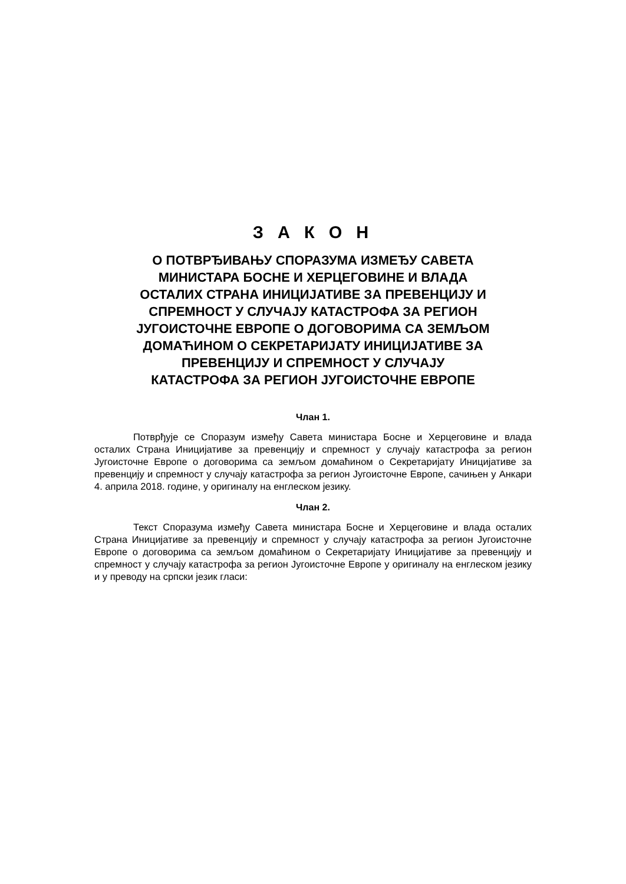З А К О Н
О ПОТВРЂИВАЊУ СПОРАЗУМА ИЗМЕЂУ САВЕТА МИНИСТАРА БОСНЕ И ХЕРЦЕГОВИНЕ И ВЛАДА ОСТАЛИХ СТРАНА ИНИЦИЈАТИВЕ ЗА ПРЕВЕНЦИЈУ И СПРЕМНОСТ У СЛУЧАЈУ КАТАСТРОФА ЗА РЕГИОН ЈУГОИСТОЧНЕ ЕВРОПЕ О ДОГОВОРИМА СА ЗЕМЉОМ ДОМАЋИНОМ О СЕКРЕТАРИЈАТУ ИНИЦИЈАТИВЕ ЗА ПРЕВЕНЦИЈУ И СПРЕМНОСТ У СЛУЧАЈУ КАТАСТРОФА ЗА РЕГИОН ЈУГОИСТОЧНЕ ЕВРОПЕ
Члан 1.
Потврђује се Споразум између Савета министара Босне и Херцеговине и влада осталих Страна Иницијативе за превенцију и спремност у случају катастрофа за регион Југоисточне Европе о договорима са земљом домаћином о Секретаријату Иницијативе за превенцију и спремност у случају катастрофа за регион Југоисточне Европе, сачињен у Анкари 4. априла 2018. године, у оригиналу на енглеском језику.
Члан 2.
Текст Споразума између Савета министара Босне и Херцеговине и влада осталих Страна Иницијативе за превенцију и спремност у случају катастрофа за регион Југоисточне Европе о договорима са земљом домаћином о Секретаријату Иницијативе за превенцију и спремност у случају катастрофа за регион Југоисточне Европе у оригиналу на енглеском језику и у преводу на српски језик гласи: